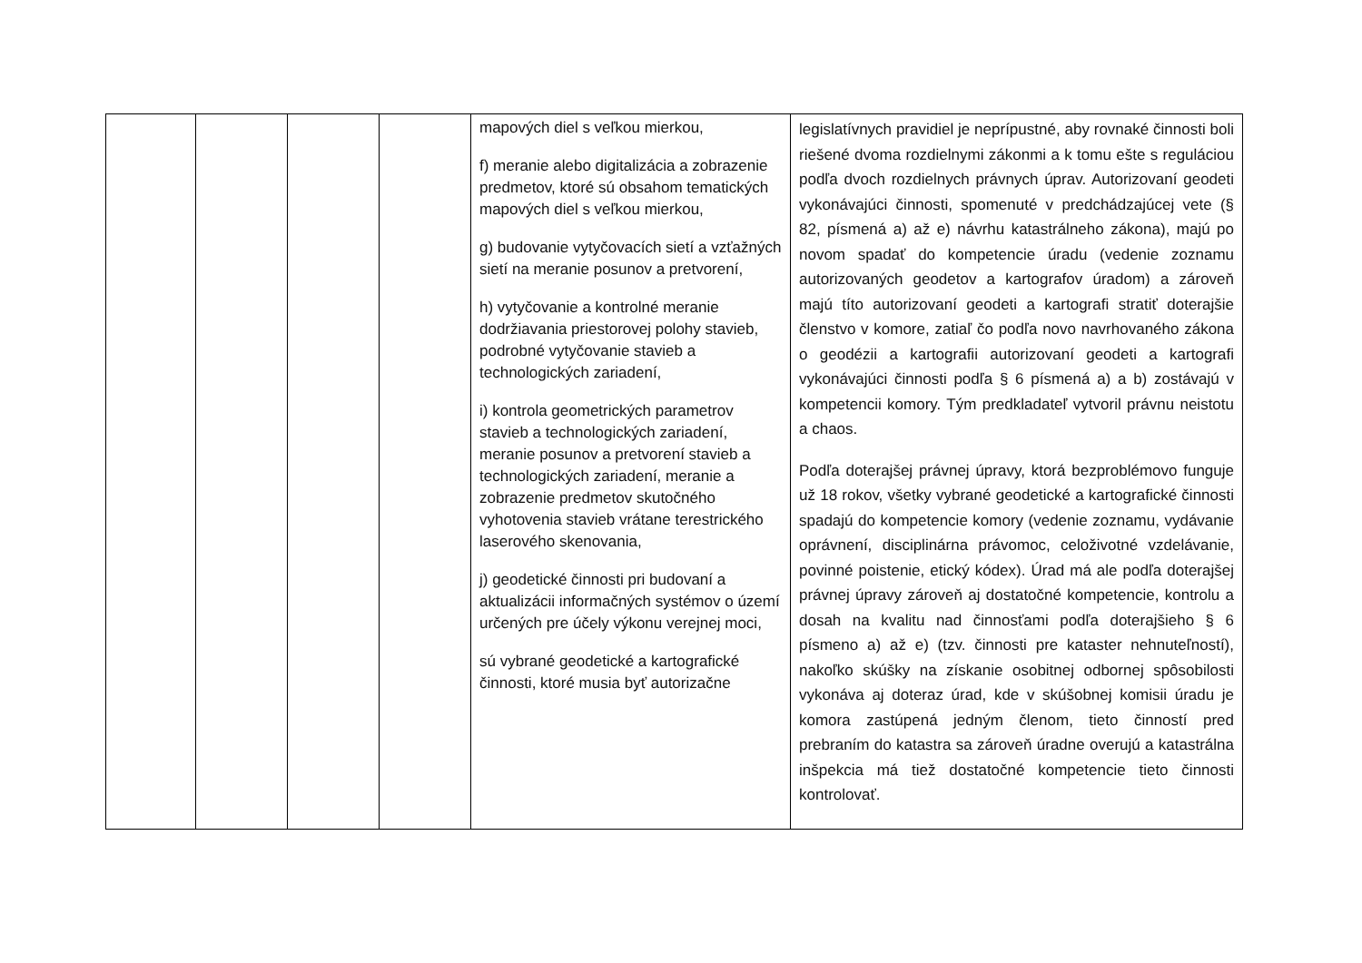| | | | | mapových diel s veľkou mierkou, f) meranie alebo digitalizácia a zobrazenie predmetov, ktoré sú obsahom tematických mapových diel s veľkou mierkou, g) budovanie vytyčovacích sietí a vzťažných sietí na meranie posunov a pretvorení, h) vytyčovanie a kontrolné meranie dodržiavania priestorovej polohy stavieb, podrobné vytyčovanie stavieb a technologických zariadení, i) kontrola geometrických parametrov stavieb a technologických zariadení, meranie posunov a pretvorení stavieb a technologických zariadení, meranie a zobrazenie predmetov skutočného vyhotovenia stavieb vrátane terestrického laserového skenovania, j) geodetické činnosti pri budovaní a aktualizácii informačných systémov o území určených pre účely výkonu verejnej moci, sú vybrané geodetické a kartografické činnosti, ktoré musia byť autorizačne | legislatívnych pravidiel je neprípustné, aby rovnaké činnosti boli riešené dvoma rozdielnymi zákonmi a k tomu ešte s reguláciou podľa dvoch rozdielnych právnych úprav. Autorizovaní geodeti vykonávajúci činnosti, spomenuté v predchádzajúcej vete (§ 82, písmená a) až e) návrhu katastrálneho zákona), majú po novom spadať do kompetencie úradu (vedenie zoznamu autorizovaných geodetov a kartografov úradom) a zároveň majú títo autorizovaní geodeti a kartografi stratiť doterajšie členstvo v komore, zatiaľ čo podľa novo navrhovaného zákona o geodézii a kartografii autorizovaní geodeti a kartografi vykonávajúci činnosti podľa § 6 písmená a) a b) zostávajú v kompetencii komory. Tým predkladateľ vytvoril právnu neistotu a chaos. Podľa doterajšej právnej úpravy, ktorá bezproblémovo funguje už 18 rokov, všetky vybrané geodetické a kartografické činnosti spadajú do kompetencie komory (vedenie zoznamu, vydávanie oprávnení, disciplinárna právomoc, celoživotné vzdelávanie, povinné poistenie, etický kódex). Úrad má ale podľa doterajšej právnej úpravy zároveň aj dostatočné kompetencie, kontrolu a dosah na kvalitu nad činnosťami podľa doterajšieho § 6 písmeno a) až e) (tzv. činnosti pre kataster nehnuteľností), nakoľko skúšky na získanie osobitnej odbornej spôsobilosti vykonáva aj doteraz úrad, kde v skúšobnej komisii úradu je komora zastúpená jedným členom, tieto činností pred prebraním do katastra sa zároveň úradne overujú a katastrálna inšpekcia má tiež dostatočné kompetencie tieto činnosti kontrolovať. |